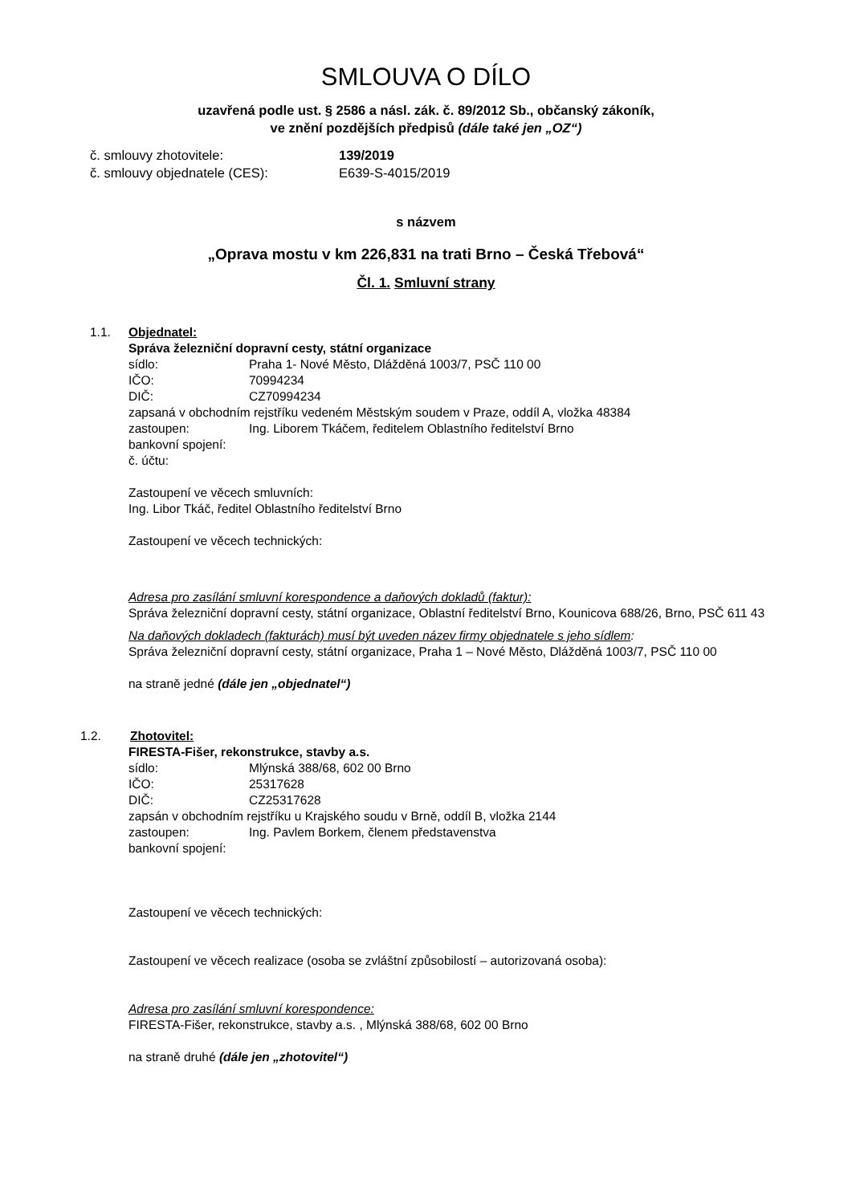SMLOUVA O DÍLO
uzavřená podle ust. § 2586 a násl. zák. č. 89/2012 Sb., občanský zákoník,
ve znění pozdějších předpisů (dále také jen „OZ“)
č. smlouvy zhotovitele: 139/2019
č. smlouvy objednatele (CES): E639-S-4015/2019
s názvem
„Oprava mostu v km 226,831 na trati Brno – Česká Třebová“
Čl. 1. Smluvní strany
1.1. Objednatel:
Správa železniční dopravní cesty, státní organizace
sídlo: Praha 1- Nové Město, Dlážděná 1003/7, PSČ 110 00
IČO: 70994234
DIČ: CZ70994234
zapsaná v obchodním rejstříku vedeném Městským soudem v Praze, oddíl A, vložka 48384
zastoupen: Ing. Liborem Tkáčem, ředitelem Oblastního ředitelství Brno
bankovní spojení:
č. účtu:
Zastoupení ve věcech smluvních:
Ing. Libor Tkáč, ředitel Oblastního ředitelství Brno
Zastoupení ve věcech technických:
Adresa pro zasílání smluvní korespondence a daňových dokladů (faktur):
Správa železniční dopravní cesty, státní organizace, Oblastní ředitelství Brno, Kounicova 688/26, Brno, PSČ 611 43
Na daňových dokladech (fakturách) musí být uveden název firmy objednatele s jeho sídlem:
Správa železniční dopravní cesty, státní organizace, Praha 1 – Nové Město, Dlážděná 1003/7, PSČ 110 00
na straně jedné (dále jen „objednatel“)
1.2. Zhotovitel:
FIRESTA-Fišer, rekonstrukce, stavby a.s.
sídlo: Mlýnská 388/68, 602 00 Brno
IČO: 25317628
DIČ: CZ25317628
zapsán v obchodním rejstříku u Krajského soudu v Brně, oddíl B, vložka 2144
zastoupen: Ing. Pavlem Borkem, členem představenstva
bankovní spojení:
Zastoupení ve věcech technických:
Zastoupení ve věcech realizace (osoba se zvláštní způsobilostí – autorizovaná osoba):
Adresa pro zasílání smluvní korespondence:
FIRESTA-Fišer, rekonstrukce, stavby a.s. , Mlýnská 388/68, 602 00 Brno
na straně druhé (dále jen „zhotovitel“)